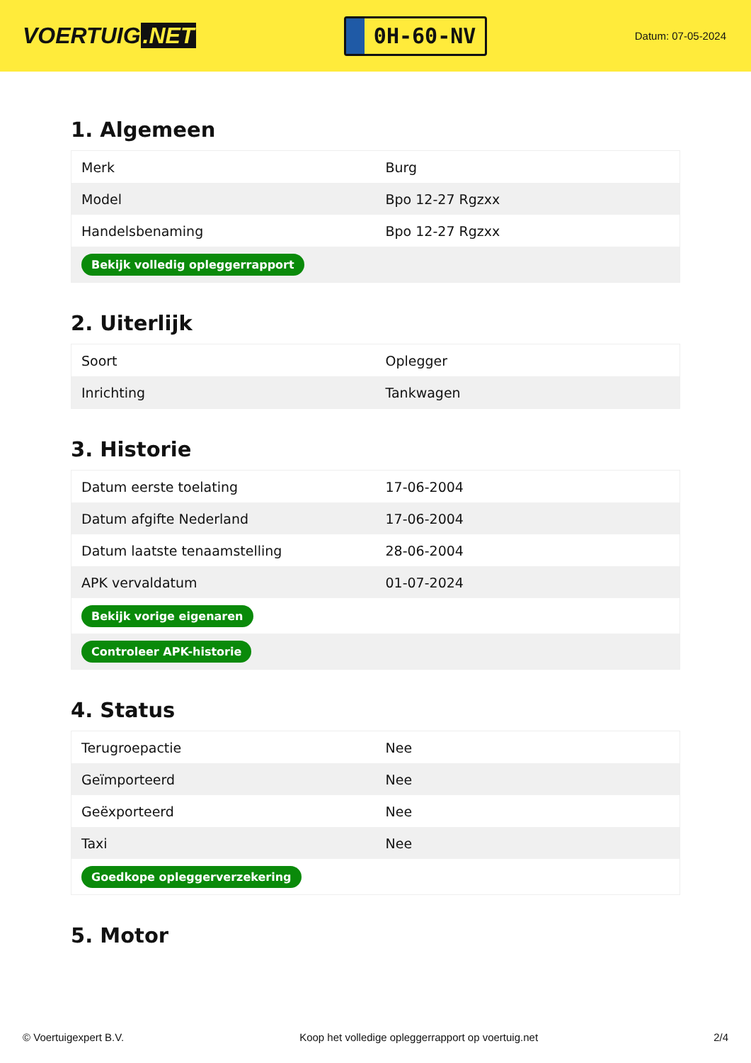VOERTUIG.NET
0H-60-NV
Datum: 07-05-2024
1. Algemeen
| Merk | Burg |
| Model | Bpo 12-27 Rgzxx |
| Handelsbenaming | Bpo 12-27 Rgzxx |
| Bekijk volledig opleggerrapport | |
2. Uiterlijk
| Soort | Oplegger |
| Inrichting | Tankwagen |
3. Historie
| Datum eerste toelating | 17-06-2004 |
| Datum afgifte Nederland | 17-06-2004 |
| Datum laatste tenaamstelling | 28-06-2004 |
| APK vervaldatum | 01-07-2024 |
| Bekijk vorige eigenaren | |
| Controleer APK-historie | |
4. Status
| Terugroepactie | Nee |
| Geïmporteerd | Nee |
| Geëxporteerd | Nee |
| Taxi | Nee |
| Goedkope opleggerverzekering | |
5. Motor
© Voertuigexpert B.V. Koop het volledige opleggerrapport op voertuig.net 2/4